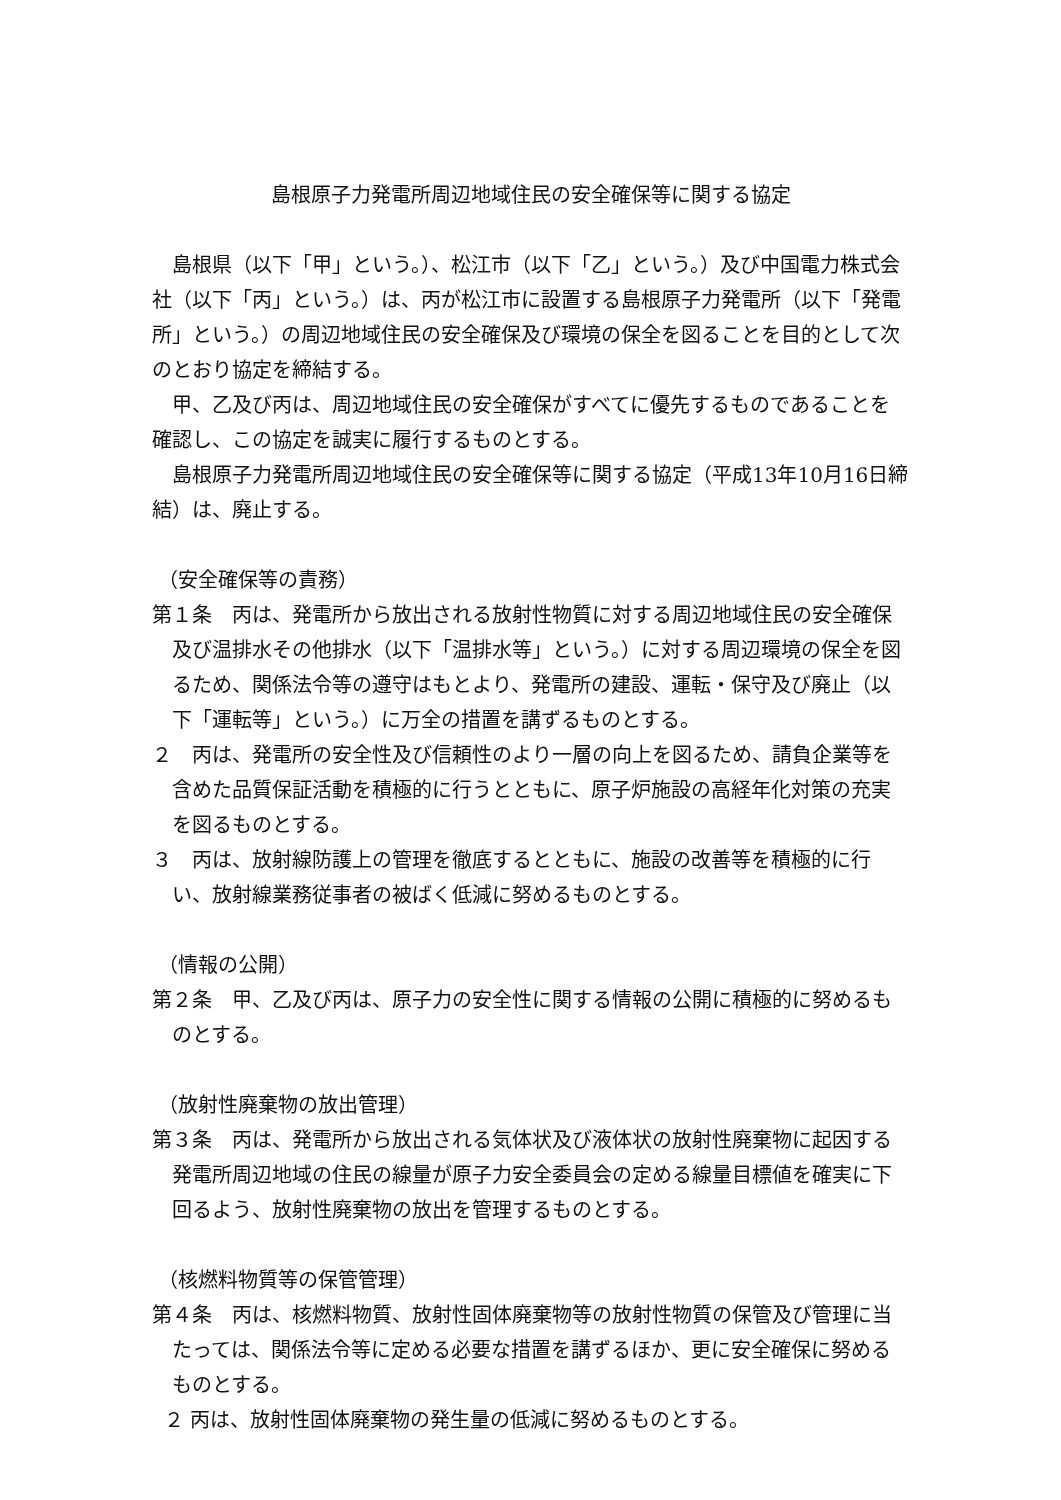島根原子力発電所周辺地域住民の安全確保等に関する協定
島根県（以下「甲」という。）、松江市（以下「乙」という。）及び中国電力株式会社（以下「丙」という。）は、丙が松江市に設置する島根原子力発電所（以下「発電所」という。）の周辺地域住民の安全確保及び環境の保全を図ることを目的として次のとおり協定を締結する。
甲、乙及び丙は、周辺地域住民の安全確保がすべてに優先するものであることを確認し、この協定を誠実に履行するものとする。
島根原子力発電所周辺地域住民の安全確保等に関する協定（平成13年10月16日締結）は、廃止する。
（安全確保等の責務）
第１条　丙は、発電所から放出される放射性物質に対する周辺地域住民の安全確保及び温排水その他排水（以下「温排水等」という。）に対する周辺環境の保全を図るため、関係法令等の遵守はもとより、発電所の建設、運転・保守及び廃止（以下「運転等」という。）に万全の措置を講ずるものとする。
２　丙は、発電所の安全性及び信頼性のより一層の向上を図るため、請負企業等を含めた品質保証活動を積極的に行うとともに、原子炉施設の高経年化対策の充実を図るものとする。
３　丙は、放射線防護上の管理を徹底するとともに、施設の改善等を積極的に行い、放射線業務従事者の被ばく低減に努めるものとする。
（情報の公開）
第２条　甲、乙及び丙は、原子力の安全性に関する情報の公開に積極的に努めるものとする。
（放射性廃棄物の放出管理）
第３条　丙は、発電所から放出される気体状及び液体状の放射性廃棄物に起因する発電所周辺地域の住民の線量が原子力安全委員会の定める線量目標値を確実に下回るよう、放射性廃棄物の放出を管理するものとする。
（核燃料物質等の保管管理）
第４条　丙は、核燃料物質、放射性固体廃棄物等の放射性物質の保管及び管理に当たっては、関係法令等に定める必要な措置を講ずるほか、更に安全確保に努めるものとする。
２ 丙は、放射性固体廃棄物の発生量の低減に努めるものとする。